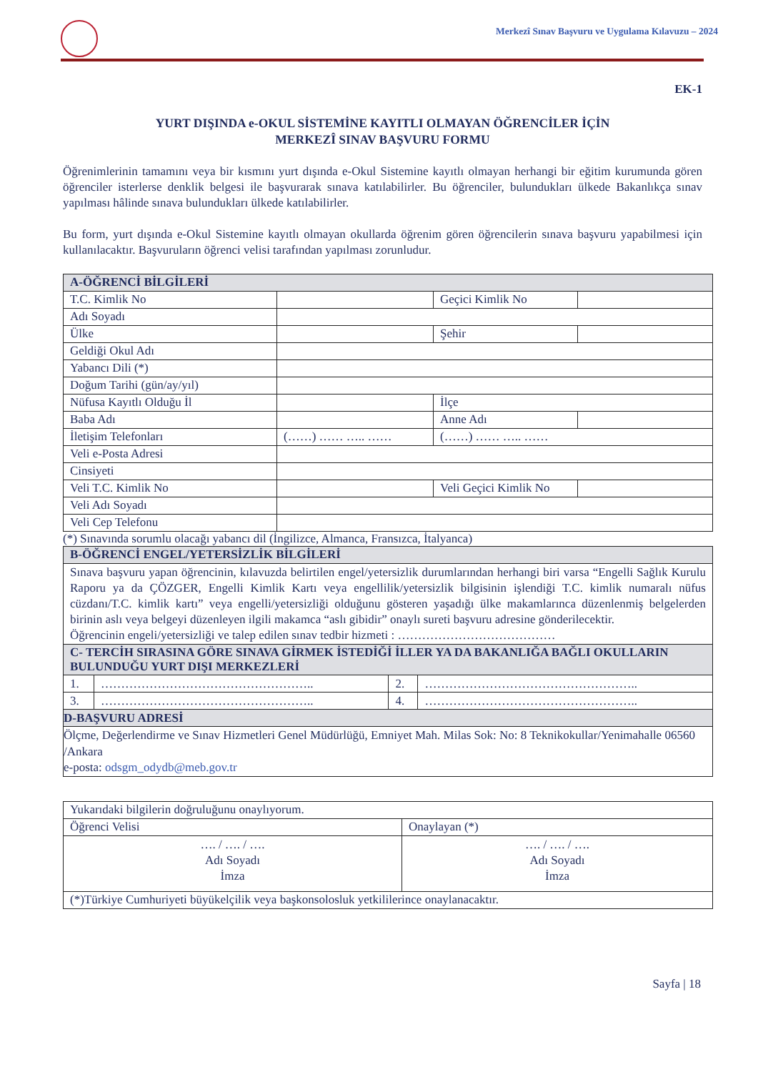Merkezî Sınav Başvuru ve Uygulama Kılavuzu – 2024
EK-1
YURT DIŞINDA e-OKUL SİSTEMİNE KAYITLI OLMAYAN ÖĞRENCİLER İÇİN
MERKEZÎ SINAV BAŞVURU FORMU
Öğrenimlerinin tamamını veya bir kısmını yurt dışında e-Okul Sistemine kayıtlı olmayan herhangi bir eğitim kurumunda gören öğrenciler isterlerse denklik belgesi ile başvurarak sınava katılabilirler. Bu öğrenciler, bulundukları ülkede Bakanlıkça sınav yapılması hâlinde sınava bulundukları ülkede katılabilirler.
Bu form, yurt dışında e-Okul Sistemine kayıtlı olmayan okullarda öğrenim gören öğrencilerin sınava başvuru yapabilmesi için kullanılacaktır. Başvuruların öğrenci velisi tarafından yapılması zorunludur.
| A-ÖĞRENCİ BİLGİLERİ | | | |
| T.C. Kimlik No | | Geçici Kimlik No | |
| Adı Soyadı | | | |
| Ülke | | Şehir | |
| Geldiği Okul Adı | | | |
| Yabancı Dili (*) | | | |
| Doğum Tarihi (gün/ay/yıl) | | | |
| Nüfusa Kayıtlı Olduğu İl | | İlçe | |
| Baba Adı | | Anne Adı | |
| İletişim Telefonları | (……) …… ….. …… | (……) …… ….. …… | |
| Veli e-Posta Adresi | | | |
| Cinsiyeti | | | |
| Veli T.C. Kimlik No | | Veli Geçici Kimlik No | |
| Veli Adı Soyadı | | | |
| Veli Cep Telefonu | | | |
(*) Sınavında sorumlu olacağı yabancı dil (İngilizce, Almanca, Fransızca, İtalyanca)
| B-ÖĞRENCİ ENGEL/YETERSİZLİK BİLGİLERİ | | | |
| Sınava başvuru yapan öğrencinin, kılavuzda belirtilen engel/yetersizlik durumlarından herhangi biri varsa “Engelli Sağlık Kurulu Raporu ya da ÇÖZGER, Engelli Kimlik Kartı veya engellilik/yetersizlik bilgisinin işlendiği T.C. kimlik numaralı nüfus cüzdanı/T.C. kimlik kartı” veya engelli/yetersizliği olduğunu gösteren yaşadığı ülke makamlarınca düzenlenmiş belgelerden birinin aslı veya belgeyi düzenleyen ilgili makamca “aslı gibidir” onaylı sureti başvuru adresine gönderilecektir. Öğrencinin engeli/yetersizliği ve talep edilen sınav tedbir hizmeti : ………………………………… | | | |
| C- TERCİH SIRASINA GÖRE SINAVA GİRMEK İSTEDİĞİ İLLER YA DA BAKANLIĞA BAĞLI OKULLARIN BULUNDUĞU YURT DIŞI MERKEZLERİ | | | |
| 1. | …………………………………………….. | 2. | …………………………………………….. |
| 3. | …………………………………………….. | 4. | …………………………………………….. |
| D-BAŞVURU ADRESİ | | | |
| Ölçme, Değerlendirme ve Sınav Hizmetleri Genel Müdürlüğü, Emniyet Mah. Milas Sok: No: 8 Teknikokullar/Yenimahalle 06560 /Ankara e-posta: odsgm_odydb@meb.gov.tr | | | |
| Yukarıdaki bilgilerin doğruluğunu onaylıyorum. | |
| Öğrenci Velisi | Onaylayan (*) |
| …. / …. / …. Adı Soyadı İmza | …. / …. / …. Adı Soyadı İmza |
| (*)Türkiye Cumhuriyeti büyükelçilik veya başkonsolosluk yetkililerince onaylanacaktır. | |
Sayfa | 18